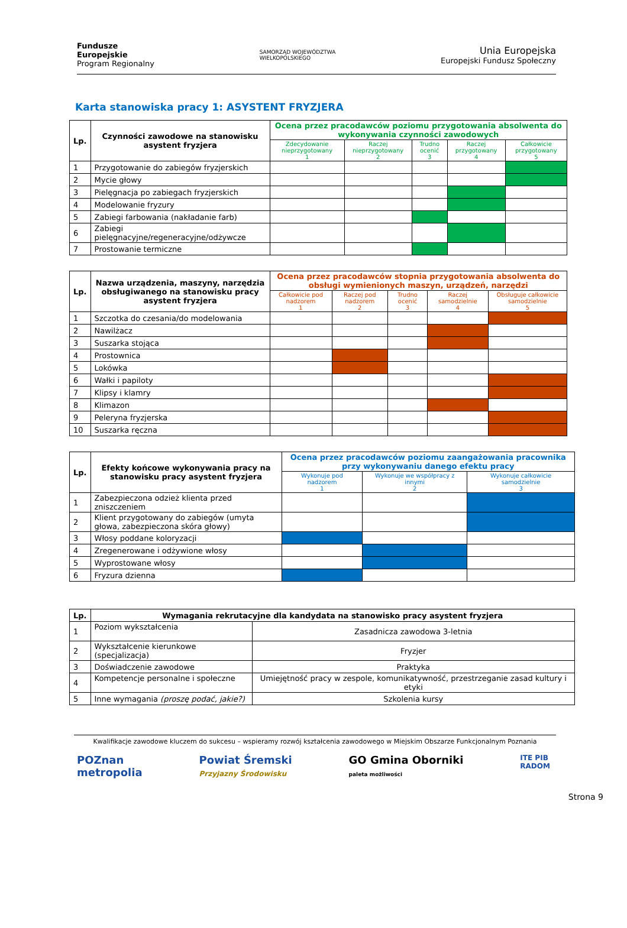Fundusze
Europejskie
Program Regionalny
SAMORZĄD WOJEWÓDZTWA
WIELKOPOLSKIEGO
Unia Europejska
Europejski Fundusz Społeczny
Karta stanowiska pracy 1: ASYSTENT FRYZJERA
| Lp. | Czynności zawodowe na stanowisku asystent fryzjera | Ocena przez pracodawców poziomu przygotowania absolwenta do wykonywania czynności zawodowych | | | | |
| --- | --- | --- | --- | --- | --- | --- |
| | | Zdecydowanie nieprzygotowany 1 | Raczej nieprzygotowany 2 | Trudno ocenić 3 | Raczej przygotowany 4 | Całkowicie przygotowany 5 |
| 1 | Przygotowanie do zabiegów fryzjerskich | | | | | |
| 2 | Mycie głowy | | | | | |
| 3 | Pielęgnacja po zabiegach fryzjerskich | | | | | |
| 4 | Modelowanie fryzury | | | | | |
| 5 | Zabiegi farbowania (nakładanie farb) | | | | | |
| 6 | Zabiegi pielęgnacyjne/regeneracyjne/odżywcze | | | | | |
| 7 | Prostowanie termiczne | | | | | |
| Lp. | Nazwa urządzenia, maszyny, narzędzia obsługiwanego na stanowisku pracy asystent fryzjera | Ocena przez pracodawców stopnia przygotowania absolwenta do obsługi wymienionych maszyn, urządzeń, narzędzi | | | | |
| --- | --- | --- | --- | --- | --- | --- |
| | | Całkowicie pod nadzorem 1 | Raczej pod nadzorem 2 | Trudno ocenić 3 | Raczej samodzielnie 4 | Obsługuje całkowicie samodzielnie 5 |
| 1 | Szczotka do czesania/do modelowania | | | | | |
| 2 | Nawilżacz | | | | | |
| 3 | Suszarka stojąca | | | | | |
| 4 | Prostownica | | | | | |
| 5 | Lokówka | | | | | |
| 6 | Wałki i papiloty | | | | | |
| 7 | Klipsy i klamry | | | | | |
| 8 | Klimazon | | | | | |
| 9 | Peleryna fryzjerska | | | | | |
| 10 | Suszarka ręczna | | | | | |
| Lp. | Efekty końcowe wykonywania pracy na stanowisku pracy asystent fryzjera | Ocena przez pracodawców poziomu zaangażowania pracownika przy wykonywaniu danego efektu pracy | | |
| --- | --- | --- | --- | --- |
| | | Wykonuje pod nadzorem 1 | Wykonuje we współpracy z innymi 2 | Wykonuje całkowicie samodzielnie 3 |
| 1 | Zabezpieczona odzież klienta przed zniszczeniem | | | |
| 2 | Klient przygotowany do zabiegów (umyta głowa, zabezpieczona skóra głowy) | | | |
| 3 | Włosy poddane koloryzacji | | | |
| 4 | Zregenerowane i odżywione włosy | | | |
| 5 | Wyprostowane włosy | | | |
| 6 | Fryzura dzienna | | | |
| Lp. | Wymagania rekrutacyjne dla kandydata na stanowisko pracy asystent fryzjera | |
| --- | --- | --- |
| 1 | Poziom wykształcenia | Zasadnicza zawodowa 3-letnia |
| 2 | Wykształcenie kierunkowe (specjalizacja) | Fryzjer |
| 3 | Doświadczenie zawodowe | Praktyka |
| 4 | Kompetencje personalne i społeczne | Umiejętność pracy w zespole, komunikatywność, przestrzeganie zasad kultury i etyki |
| 5 | Inne wymagania (proszę podać, jakie?) | Szkolenia kursy |
Strona 9
Kwalifikacje zawodowe kluczem do sukcesu – wspieramy rozwój kształcenia zawodowego w Miejskim Obszarze Funkcjonalnym Poznania
POZnan
metropolia
Powiat Śremski
Przyjazny Środowisku
GO Gmina Oborniki
paleta możliwości
ITE PIB
RADOM